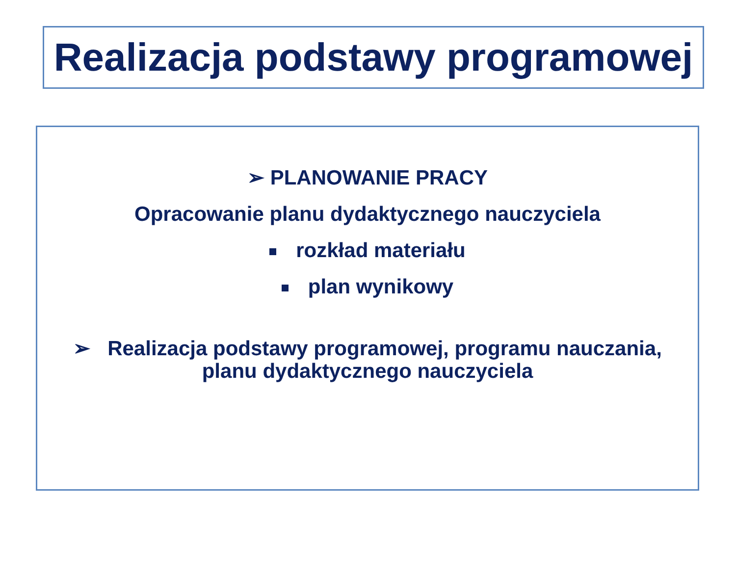Realizacja podstawy programowej
➢ PLANOWANIE PRACY
Opracowanie planu dydaktycznego nauczyciela
rozkład materiału
plan wynikowy
➢ Realizacja podstawy programowej, programu nauczania,
planu dydaktycznego nauczyciela